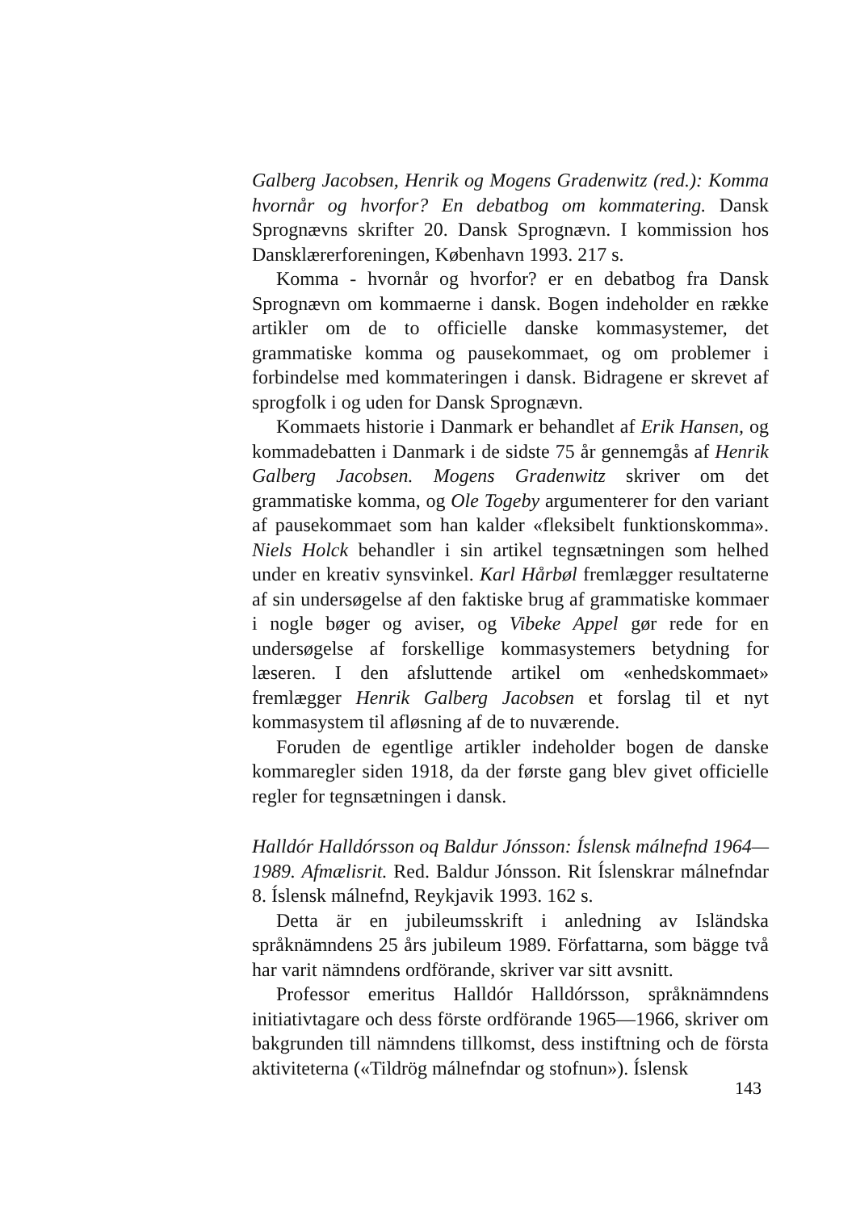Galberg Jacobsen, Henrik og Mogens Gradenwitz (red.): Komma hvornår og hvorfor? En debatbog om kommatering. Dansk Sprognævns skrifter 20. Dansk Sprognævn. I kommission hos Dansklærerforeningen, København 1993. 217 s.
Komma - hvornår og hvorfor? er en debatbog fra Dansk Sprognævn om kommaerne i dansk. Bogen indeholder en række artikler om de to officielle danske kommasystemer, det grammatiske komma og pausekommaet, og om problemer i forbindelse med kommateringen i dansk. Bidragene er skrevet af sprogfolk i og uden for Dansk Sprognævn.
Kommaets historie i Danmark er behandlet af Erik Hansen, og kommadebatten i Danmark i de sidste 75 år gennemgås af Henrik Galberg Jacobsen. Mogens Gradenwitz skriver om det grammatiske komma, og Ole Togeby argumenterer for den variant af pausekommaet som han kalder «fleksibelt funktionskomma». Niels Holck behandler i sin artikel tegnsætningen som helhed under en kreativ synsvinkel. Karl Hårbøl fremlægger resultaterne af sin undersøgelse af den faktiske brug af grammatiske kommaer i nogle bøger og aviser, og Vibeke Appel gør rede for en undersøgelse af forskellige kommasystemers betydning for læseren. I den afsluttende artikel om «enhedskommaet» fremlægger Henrik Galberg Jacobsen et forslag til et nyt kommasystem til afløsning af de to nuværende.
Foruden de egentlige artikler indeholder bogen de danske kommaregler siden 1918, da der første gang blev givet officielle regler for tegnsætningen i dansk.
Halldór Halldórsson oq Baldur Jónsson: Íslensk málnefnd 1964—1989. Afmælisrit. Red. Baldur Jónsson. Rit Íslenskrar málnefndar 8. Íslensk málnefnd, Reykjavik 1993. 162 s.
Detta är en jubileumsskrift i anledning av Isländska språknämndens 25 års jubileum 1989. Författarna, som bägge två har varit nämndens ordförande, skriver var sitt avsnitt.
Professor emeritus Halldór Halldórsson, språknämndens initiativtagare och dess förste ordförande 1965—1966, skriver om bakgrunden till nämndens tillkomst, dess instiftning och de första aktiviteterna («Tildrög málnefndar og stofnun»). Íslensk
143